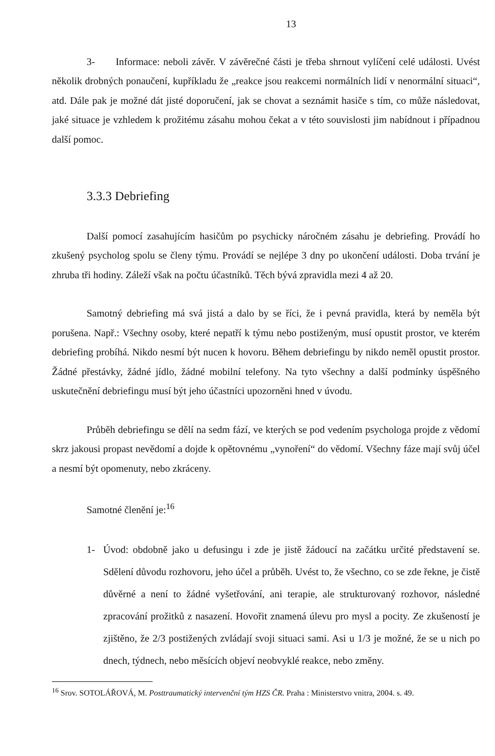13
3- Informace: neboli závěr. V závěrečné části je třeba shrnout vylíčení celé události. Uvést několik drobných ponaučení, kupříkladu že „reakce jsou reakcemi normálních lidí v nenormální situaci“, atd. Dále pak je možné dát jisté doporučení, jak se chovat a seznámit hasiče s tím, co může následovat, jaké situace je vzhledem k prožitému zásahu mohou čekat a v této souvislosti jim nabídnout i případnou další pomoc.
3.3.3 Debriefing
Další pomocí zasahujícím hasičům po psychicky náročném zásahu je debriefing. Provádí ho zkušený psycholog spolu se členy týmu. Provádí se nejlépe 3 dny po ukončení události. Doba trvání je zhruba tři hodiny. Záleží však na počtu účastníků. Těch bývá zpravidla mezi 4 až 20.
Samotný debriefing má svá jistá a dalo by se říci, že i pevná pravidla, která by neměla být porušena. Např.: Všechny osoby, které nepatří k týmu nebo postiženým, musí opustit prostor, ve kterém debriefing probíhá. Nikdo nesmí být nucen k hovoru. Během debriefingu by nikdo neměl opustit prostor. Žádné přestávky, žádné jídlo, žádné mobilní telefony. Na tyto všechny a další podmínky úspěšného uskutečnění debriefingu musí být jeho účastníci upozorněni hned v úvodu.
Průběh debriefingu se dělí na sedm fází, ve kterých se pod vedením psychologa projde z vědomí skrz jakousi propast nevědomí a dojde k opětovnému „vynoření“ do vědomí. Všechny fáze mají svůj účel a nesmí být opomenuty, nebo zkráceny.
Samotné členění je:<sup>16</sup>
1- Úvod: obdobně jako u defusingu i zde je jistě žádoucí na začátku určité představení se. Sdělení důvodu rozhovoru, jeho účel a průběh. Uvést to, že všechno, co se zde řekne, je čistě důvěrné a není to žádné vyšetřování, ani terapie, ale strukturovaný rozhovor, následné zpracování prožitků z nasazení. Hovořit znamená úlevu pro mysl a pocity. Ze zkušeností je zjištěno, že 2/3 postižených zvládají svoji situaci sami. Asi u 1/3 je možné, že se u nich po dnech, týdnech, nebo měsících objeví neobvyklé reakce, nebo změny.
<sup>16</sup> Srov. SOTOLÁŘOVÁ, M. Posttraumatický intervenční tým HZS ČR. Praha : Ministerstvo vnitra, 2004. s. 49.